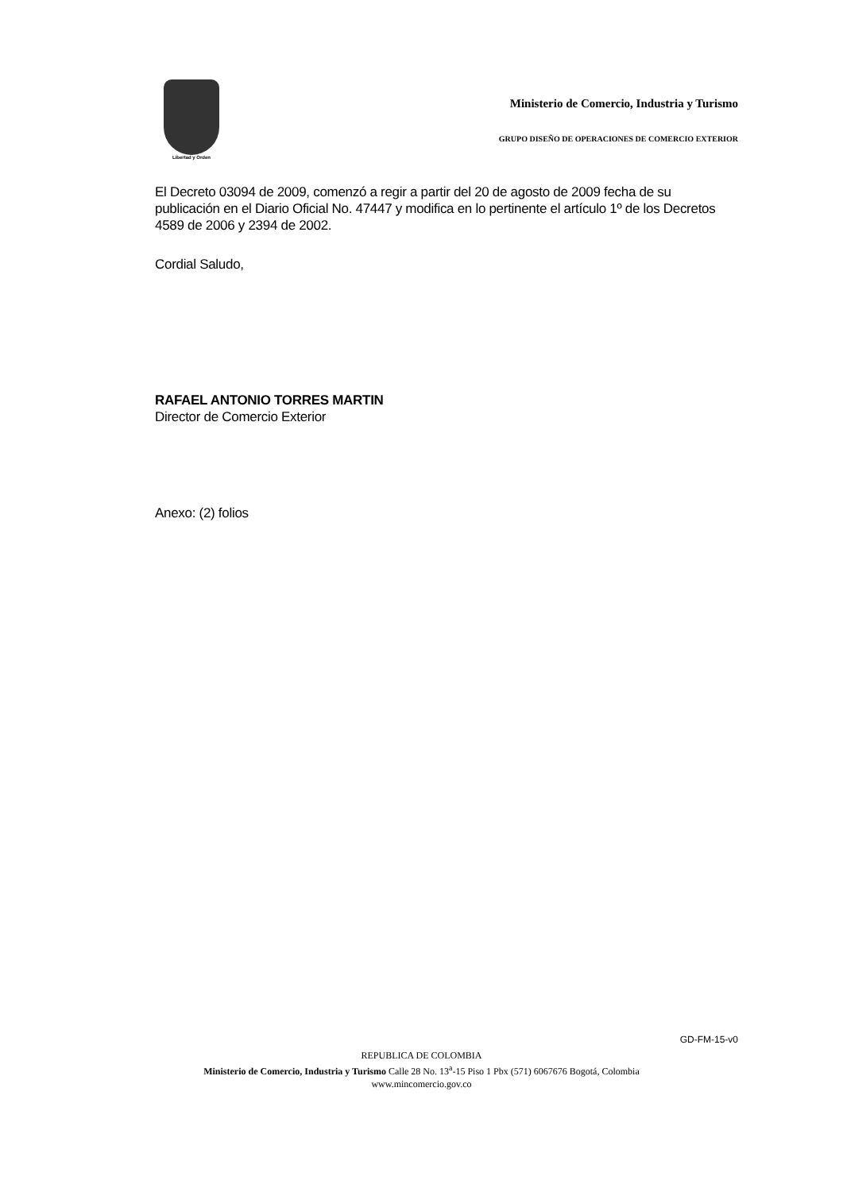Libertad y Orden
Ministerio de Comercio, Industria y Turismo
GRUPO DISEÑO DE OPERACIONES DE COMERCIO EXTERIOR
El Decreto 03094 de 2009, comenzó a regir a partir del 20 de agosto de 2009 fecha de su publicación en el Diario Oficial No. 47447 y modifica en lo pertinente el artículo 1º de los Decretos 4589 de 2006 y 2394 de 2002.
Cordial Saludo,
RAFAEL ANTONIO TORRES MARTIN
Director de Comercio Exterior
Anexo: (2) folios
GD-FM-15-v0
REPUBLICA DE COLOMBIA
Ministerio de Comercio, Industria y Turismo Calle 28 No. 13<sup>a</sup>-15 Piso 1 Pbx (571) 6067676 Bogotá, Colombia
www.mincomercio.gov.co